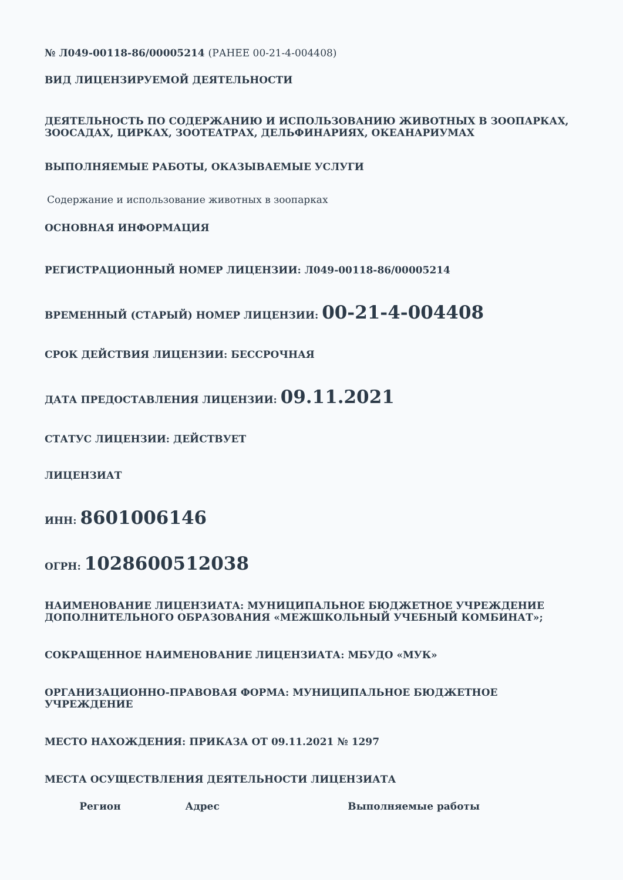№ Л049-00118-86/00005214 (РАНЕЕ 00-21-4-004408)
ВИД ЛИЦЕНЗИРУЕМОЙ ДЕЯТЕЛЬНОСТИ
ДЕЯТЕЛЬНОСТЬ ПО СОДЕРЖАНИЮ И ИСПОЛЬЗОВАНИЮ ЖИВОТНЫХ В ЗООПАРКАХ, ЗООСАДАХ, ЦИРКАХ, ЗООТЕАТРАХ, ДЕЛЬФИНАРИЯХ, ОКЕАНАРИУМАХ
ВЫПОЛНЯЕМЫЕ РАБОТЫ, ОКАЗЫВАЕМЫЕ УСЛУГИ
Содержание и использование животных в зоопарках
ОСНОВНАЯ ИНФОРМАЦИЯ
РЕГИСТРАЦИОННЫЙ НОМЕР ЛИЦЕНЗИИ: Л049-00118-86/00005214
ВРЕМЕННЫЙ (СТАРЫЙ) НОМЕР ЛИЦЕНЗИИ: 00-21-4-004408
СРОК ДЕЙСТВИЯ ЛИЦЕНЗИИ: БЕССРОЧНАЯ
ДАТА ПРЕДОСТАВЛЕНИЯ ЛИЦЕНЗИИ: 09.11.2021
СТАТУС ЛИЦЕНЗИИ: ДЕЙСТВУЕТ
ЛИЦЕНЗИАТ
ИНН: 8601006146
ОГРН: 1028600512038
НАИМЕНОВАНИЕ ЛИЦЕНЗИАТА: МУНИЦИПАЛЬНОЕ БЮДЖЕТНОЕ УЧРЕЖДЕНИЕ ДОПОЛНИТЕЛЬНОГО ОБРАЗОВАНИЯ «МЕЖШКОЛЬНЫЙ УЧЕБНЫЙ КОМБИНАТ»;
СОКРАЩЕННОЕ НАИМЕНОВАНИЕ ЛИЦЕНЗИАТА: МБУДО «МУК»
ОРГАНИЗАЦИОННО-ПРАВОВАЯ ФОРМА: МУНИЦИПАЛЬНОЕ БЮДЖЕТНОЕ УЧРЕЖДЕНИЕ
МЕСТО НАХОЖДЕНИЯ: ПРИКАЗА ОТ 09.11.2021 № 1297
МЕСТА ОСУЩЕСТВЛЕНИЯ ДЕЯТЕЛЬНОСТИ ЛИЦЕНЗИАТА
| Регион | Адрес | Выполняемые работы |
| --- | --- | --- |